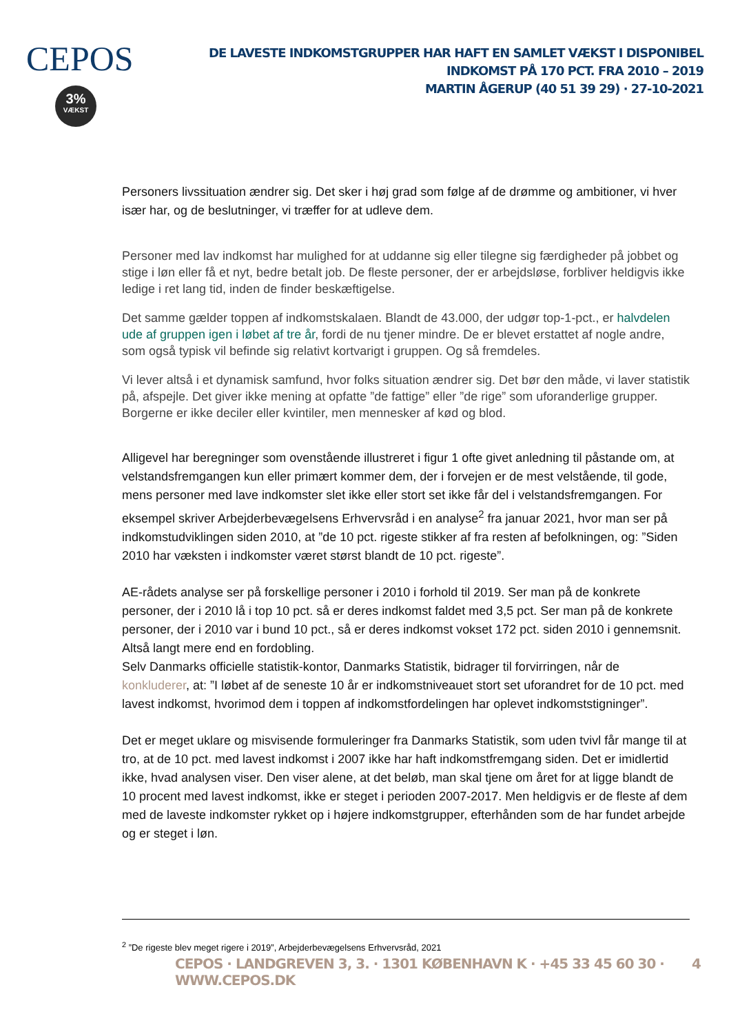CEPOS
3%
VÆKST
DE LAVESTE INDKOMSTGRUPPER HAR HAFT EN SAMLET VÆKST I DISPONIBEL INDKOMST PÅ 170 PCT. FRA 2010 – 2019
MARTIN ÅGERUP (40 51 39 29) · 27-10-2021
Personers livssituation ændrer sig. Det sker i høj grad som følge af de drømme og ambitioner, vi hver især har, og de beslutninger, vi træffer for at udleve dem.
Personer med lav indkomst har mulighed for at uddanne sig eller tilegne sig færdigheder på jobbet og stige i løn eller få et nyt, bedre betalt job. De fleste personer, der er arbejdsløse, forbliver heldigvis ikke ledige i ret lang tid, inden de finder beskæftigelse.
Det samme gælder toppen af indkomstskalaen. Blandt de 43.000, der udgør top-1-pct., er halvdelen ude af gruppen igen i løbet af tre år, fordi de nu tjener mindre. De er blevet erstattet af nogle andre, som også typisk vil befinde sig relativt kortvarigt i gruppen. Og så fremdeles.
Vi lever altså i et dynamisk samfund, hvor folks situation ændrer sig. Det bør den måde, vi laver statistik på, afspejle. Det giver ikke mening at opfatte ”de fattige” eller ”de rige” som uforanderlige grupper. Borgerne er ikke deciler eller kvintiler, men mennesker af kød og blod.
Alligevel har beregninger som ovenstående illustreret i figur 1 ofte givet anledning til påstande om, at velstandsfremgangen kun eller primært kommer dem, der i forvejen er de mest velstående, til gode, mens personer med lave indkomster slet ikke eller stort set ikke får del i velstandsfremgangen. For eksempel skriver Arbejderbevægelsens Erhvervsråd i en analyse<sup>2</sup> fra januar 2021, hvor man ser på indkomstudviklingen siden 2010, at ”de 10 pct. rigeste stikker af fra resten af befolkningen, og: ”Siden 2010 har væksten i indkomster været størst blandt de 10 pct. rigeste”.
AE-rådets analyse ser på forskellige personer i 2010 i forhold til 2019. Ser man på de konkrete personer, der i 2010 lå i top 10 pct. så er deres indkomst faldet med 3,5 pct. Ser man på de konkrete personer, der i 2010 var i bund 10 pct., så er deres indkomst vokset 172 pct. siden 2010 i gennemsnit. Altså langt mere end en fordobling.
Selv Danmarks officielle statistik-kontor, Danmarks Statistik, bidrager til forvirringen, når de konkluderer, at: ”I løbet af de seneste 10 år er indkomstniveauet stort set uforandret for de 10 pct. med lavest indkomst, hvorimod dem i toppen af indkomstfordelingen har oplevet indkomststigninger”.
Det er meget uklare og misvisende formuleringer fra Danmarks Statistik, som uden tvivl får mange til at tro, at de 10 pct. med lavest indkomst i 2007 ikke har haft indkomstfremgang siden. Det er imidlertid ikke, hvad analysen viser. Den viser alene, at det beløb, man skal tjene om året for at ligge blandt de 10 procent med lavest indkomst, ikke er steget i perioden 2007-2017. Men heldigvis er de fleste af dem med de laveste indkomster rykket op i højere indkomstgrupper, efterhånden som de har fundet arbejde og er steget i løn.
<sup>2</sup> ”De rigeste blev meget rigere i 2019”, Arbejderbevægelsens Erhvervsråd, 2021
CEPOS · LANDGREVEN 3, 3. · 1301 KØBENHAVN K · +45 33 45 60 30 · WWW.CEPOS.DK
4